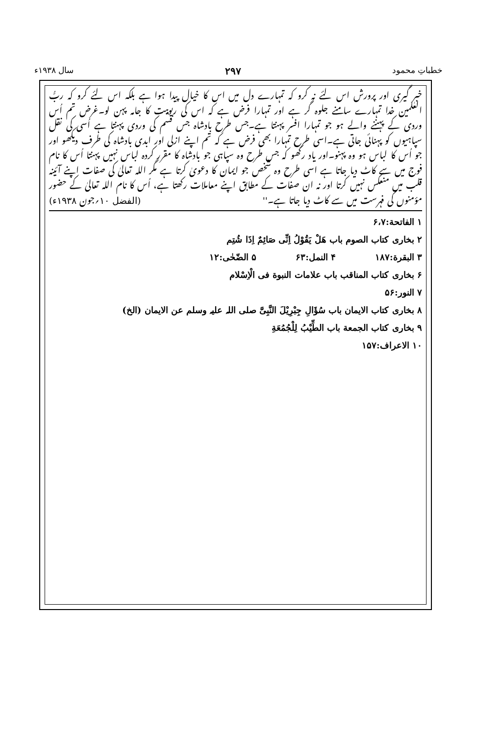خطباتِ محمود ۲۹۷ سال ۱۹۳۸ء
خبر گیری اور پرورش اس لئے نہ کرو کہ تمہارے دل میں اس کا خیال پیدا ہوا ہے بلکہ اس لئے کرو کہ ربُّ العٰلمین خدا تمہارے سامنے جلوہ گر ہے اور تمہارا فرض ہے کہ اس کی ربوبیت کا جامہ پہن لو۔غرض تم اُس وردی کے پہننے والے ہو جو تمہارا افسر پہنتا ہے۔جس طرح بادشاہ جس قسم کی وردی پہنتا ہے اُسی کی نقل سپاہیوں کو پہنائی جاتی ہے۔اسی طرح تمہارا بھی فرض ہے کہ تم اپنے ازلی اور ابدی بادشاہ کی طرف دیکھو اور جو اُس کا لباس ہو وہ پہنو۔اور یاد رکھو کہ جس طرح وہ سپاہی جو بادشاہ کا مقرر کردہ لباس نہیں پہنتا اُس کا نام فوج میں سے کاٹ دیا جاتا ہے اسی طرح وہ شخص جو ایمان کا دعویٰ کرتا ہے مگر اللہ تعالیٰ کی صفات اپنے آئینہ قلب میں منعکس نہیں کرتا اور نہ ان صفات کے مطابق اپنے معاملات رکھتا ہے، اُس کا نام اللہ تعالیٰ کے حضور مؤمنوں کی فہرست میں سے کاٹ دیا جاتا ہے۔'' (الفضل ۱۰؍جون ۱۹۳۸ء)
۱ الفاتحة:۶،۷
۲ بخاری کتاب الصوم باب ھَلْ یَقُوْلُ اِنِّی صَائِمٌ اِذَا شُتِم
۳ البقرة:۱۸۷ ۴ النمل:۶۳ ۵ الضّحٰی:۱۲
۶ بخاری کتاب المناقب باب علامات النبوة فی الْاِسْلام
۷ النور:۵۶
۸ بخاری کتاب الایمان باب سُؤَالِ جِبْرِیْلَ النَّبِیَّ صلی اللہ علیہ وسلم عن الایمان (الخ)
۹ بخاری کتاب الجمعة باب الطِّیْبُ لِلْجُمُعَةِ
۱۰ الاعراف:۱۵۷